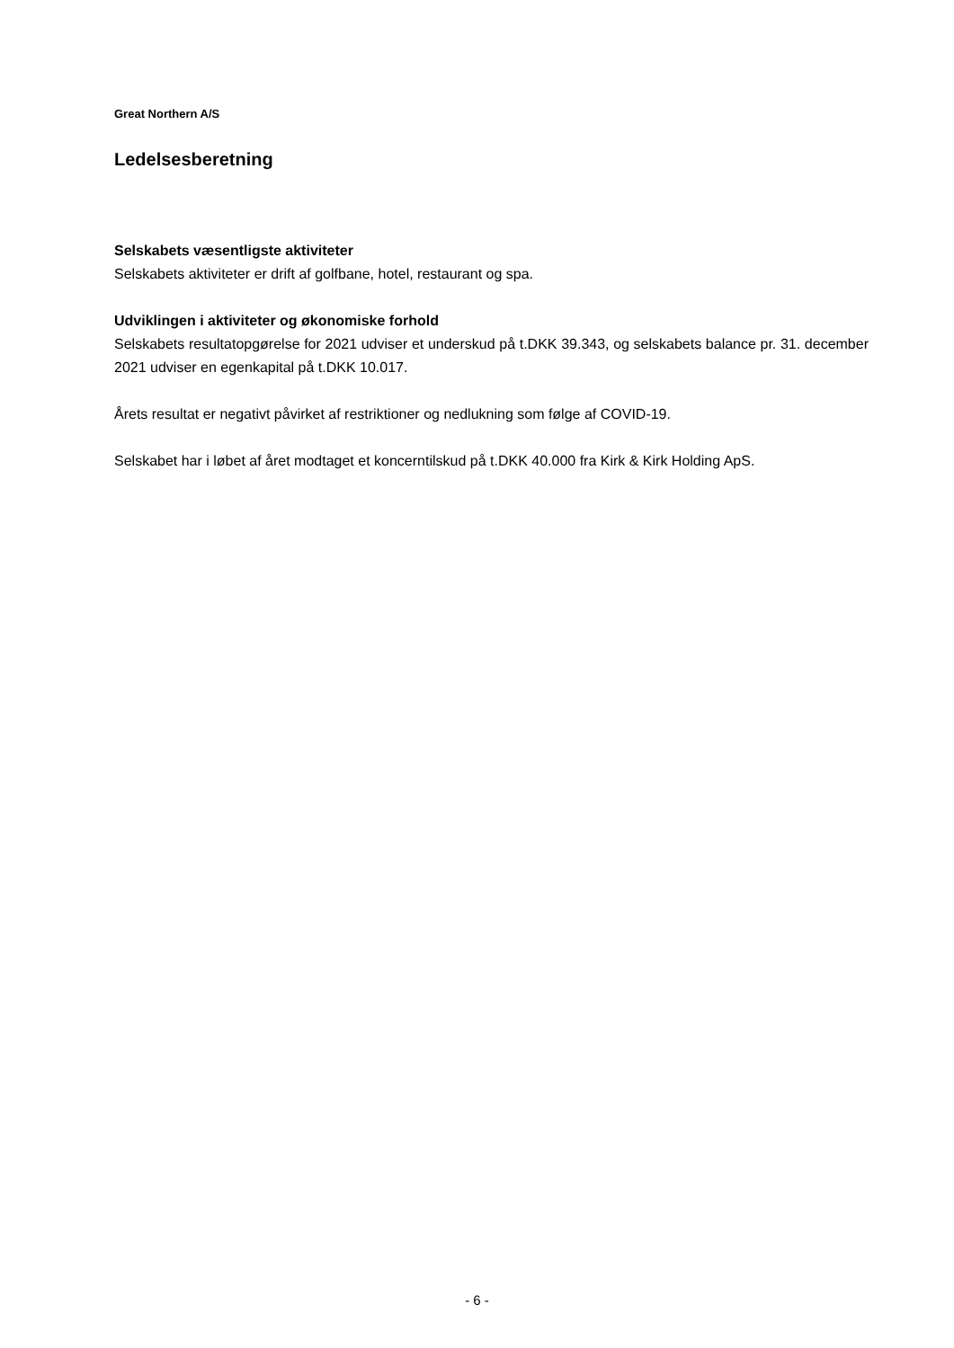Great Northern A/S
Ledelsesberetning
Selskabets væsentligste aktiviteter
Selskabets aktiviteter er drift af golfbane, hotel, restaurant og spa.
Udviklingen i aktiviteter og økonomiske forhold
Selskabets resultatopgørelse for 2021 udviser et underskud på t.DKK 39.343, og selskabets balance pr. 31. december 2021 udviser en egenkapital på t.DKK 10.017.
Årets resultat er negativt påvirket af restriktioner og nedlukning som følge af COVID-19.
Selskabet har i løbet af året modtaget et koncerntilskud på t.DKK 40.000 fra Kirk & Kirk Holding ApS.
- 6 -